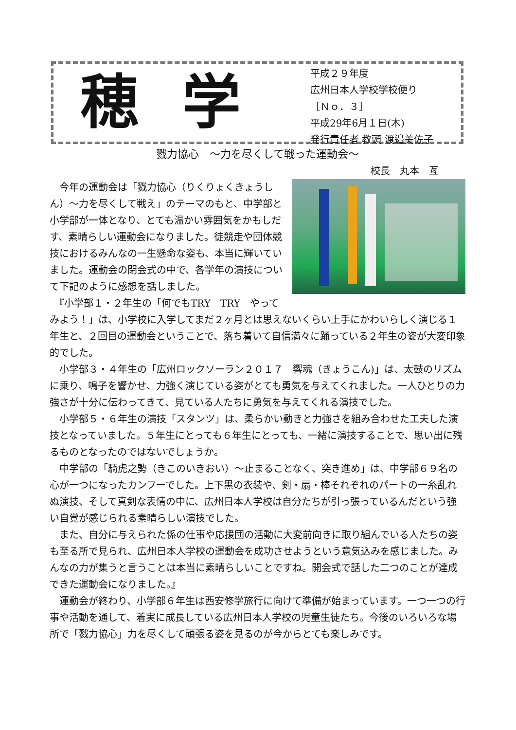穂学
平成２９年度
広州日本人学校学校便り
［Ｎｏ．３］
平成29年6月１日(木)
発行責任者 教頭 渡邉美佐子
戮力協心　～力を尽くして戦った運動会～
校長　丸本　亙
　今年の運動会は「戮力協心（りくりょくきょうしん）～力を尽くして戦え」のテーマのもと、中学部と小学部が一体となり、とても温かい雰囲気をかもしだす、素晴らしい運動会になりました。徒競走や団体競技におけるみんなの一生懸命な姿も、本当に輝いていました。運動会の閉会式の中で、各学年の演技について下記のように感想を話しました。
　『小学部１・２年生の「何でもTRY　TRY　やってみよう！」は、小学校に入学してまだ２ヶ月とは思えないくらい上手にかわいらしく演じる１年生と、２回目の運動会ということで、落ち着いて自信満々に踊っている２年生の姿が大変印象的でした。
　小学部３・４年生の「広州ロックソーラン２０１７　響魂（きょうこん)」は、太鼓のリズムに乗り、鳴子を響かせ、力強く演じている姿がとても勇気を与えてくれました。一人ひとりの力強さが十分に伝わってきて、見ている人たちに勇気を与えてくれる演技でした。
　小学部５・６年生の演技「スタンツ」は、柔らかい動きと力強さを組み合わせた工夫した演技となっていました。５年生にとっても６年生にとっても、一緒に演技することで、思い出に残るものとなったのではないでしょうか。
　中学部の「騎虎之勢（きこのいきおい）～止まることなく、突き進め」は、中学部６９名の心が一つになったカンフーでした。上下黒の衣装や、剣・扇・棒それぞれのパートの一糸乱れぬ演技、そして真剣な表情の中に、広州日本人学校は自分たちが引っ張っているんだという強い自覚が感じられる素晴らしい演技でした。
　また、自分に与えられた係の仕事や応援団の活動に大変前向きに取り組んでいる人たちの姿も至る所で見られ、広州日本人学校の運動会を成功させようという意気込みを感じました。みんなの力が集うと言うことは本当に素晴らしいことですね。開会式で話した二つのことが達成できた運動会になりました。』
　運動会が終わり、小学部６年生は西安修学旅行に向けて準備が始まっています。一つ一つの行事や活動を通して、着実に成長している広州日本人学校の児童生徒たち。今後のいろいろな場所で「戮力協心」力を尽くして頑張る姿を見るのが今からとても楽しみです。